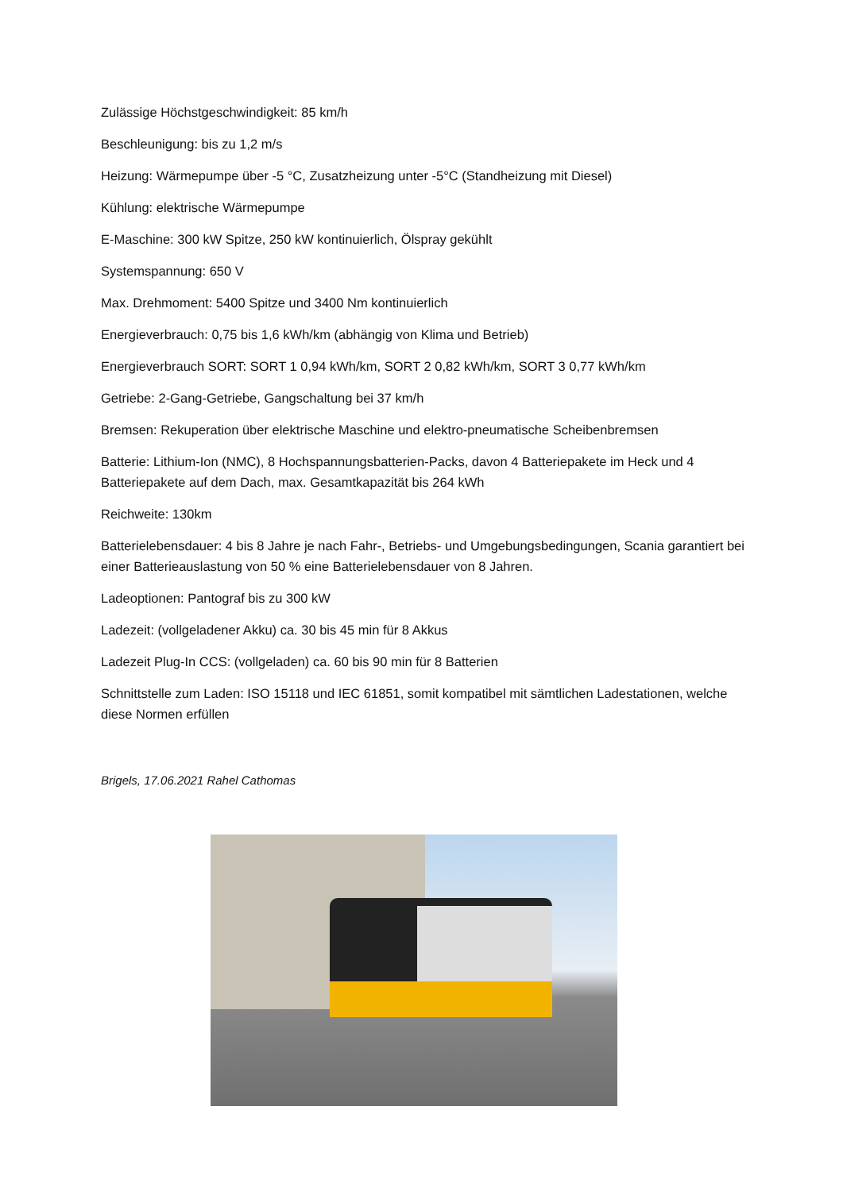Zulässige Höchstgeschwindigkeit: 85 km/h
Beschleunigung: bis zu 1,2 m/s
Heizung: Wärmepumpe über -5 °C, Zusatzheizung unter -5°C (Standheizung mit Diesel)
Kühlung: elektrische Wärmepumpe
E-Maschine: 300 kW Spitze, 250 kW kontinuierlich, Ölspray gekühlt
Systemspannung: 650 V
Max. Drehmoment: 5400 Spitze und 3400 Nm kontinuierlich
Energieverbrauch: 0,75 bis 1,6 kWh/km (abhängig von Klima und Betrieb)
Energieverbrauch SORT: SORT 1 0,94 kWh/km, SORT 2 0,82 kWh/km, SORT 3 0,77 kWh/km
Getriebe: 2-Gang-Getriebe, Gangschaltung bei 37 km/h
Bremsen: Rekuperation über elektrische Maschine und elektro-pneumatische Scheibenbremsen
Batterie: Lithium-Ion (NMC), 8 Hochspannungsbatterien-Packs, davon 4 Batteriepakete im Heck und 4 Batteriepakete auf dem Dach, max. Gesamtkapazität bis 264 kWh
Reichweite: 130km
Batterielebensdauer: 4 bis 8 Jahre je nach Fahr-, Betriebs- und Umgebungsbedingungen, Scania garantiert bei einer Batterieauslastung von 50 % eine Batterielebensdauer von 8 Jahren.
Ladeoptionen: Pantograf bis zu 300 kW
Ladezeit: (vollgeladener Akku) ca. 30 bis 45 min für 8 Akkus
Ladezeit Plug-In CCS: (vollgeladen) ca. 60 bis 90 min für 8 Batterien
Schnittstelle zum Laden: ISO 15118 und IEC 61851, somit kompatibel mit sämtlichen Ladestationen, welche diese Normen erfüllen
Brigels, 17.06.2021 Rahel Cathomas